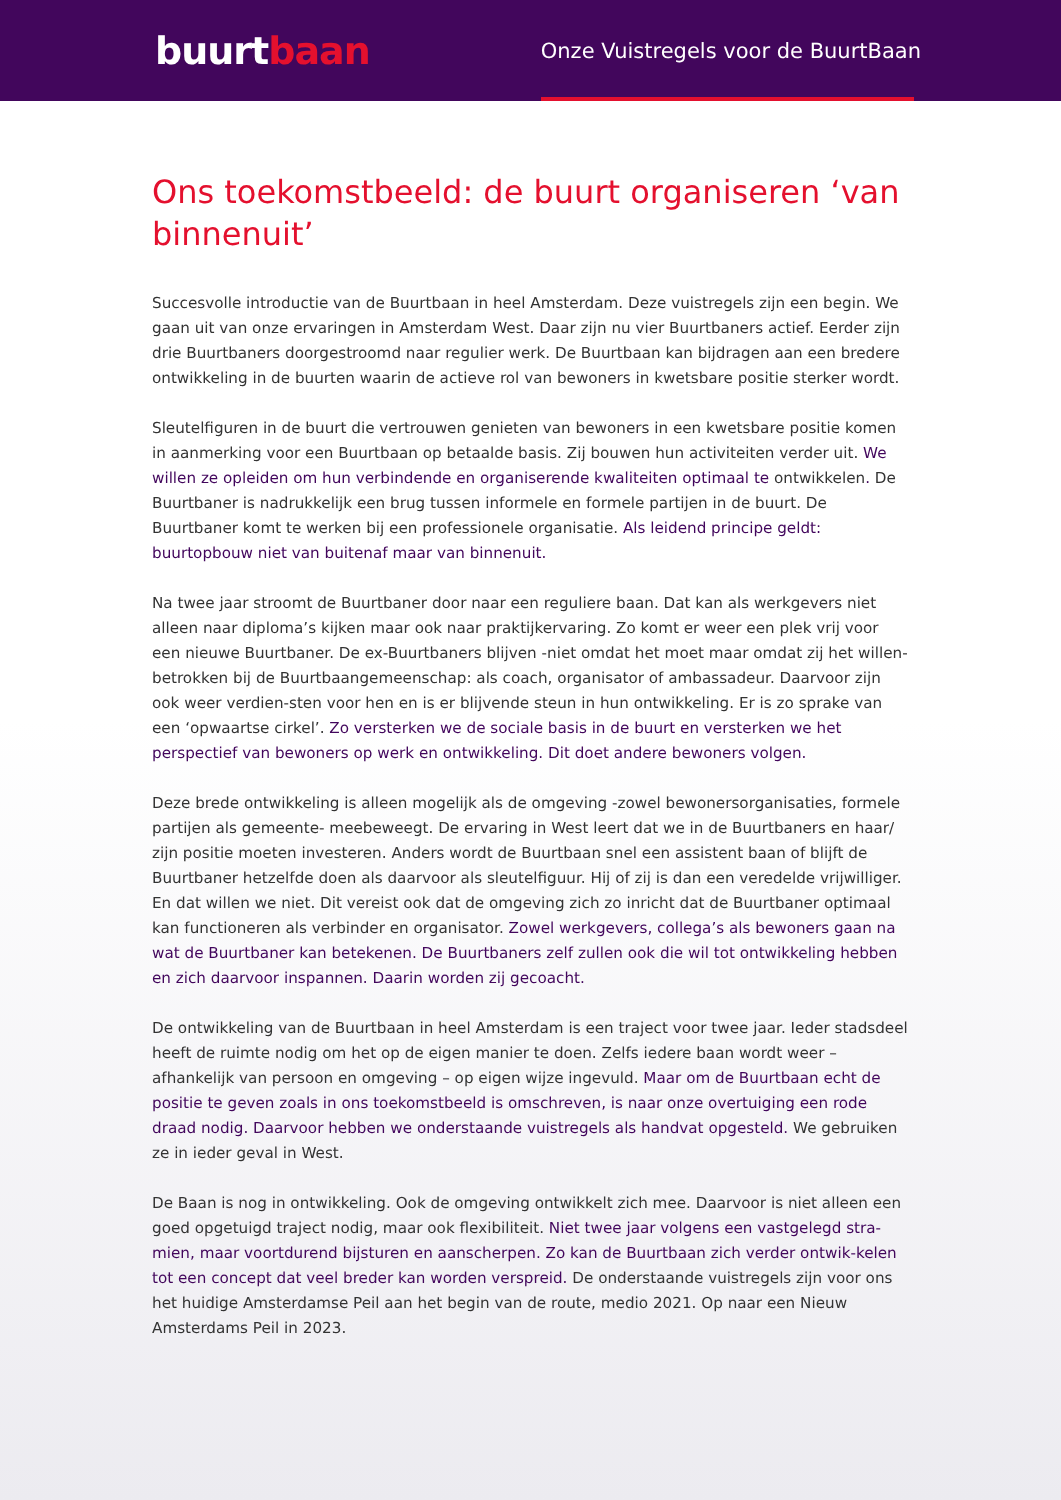buurtbaan
Onze Vuistregels voor de BuurtBaan
Ons toekomstbeeld: de buurt organiseren ‘van binnenuit’
Succesvolle introductie van de Buurtbaan in heel Amsterdam. Deze vuistregels zijn een begin. We gaan uit van onze ervaringen in Amsterdam West. Daar zijn nu vier Buurtbaners actief. Eerder zijn drie Buurtbaners doorgestroomd naar regulier werk. De Buurtbaan kan bijdragen aan een bredere ontwikkeling in de buurten waarin de actieve rol van bewoners in kwetsbare positie sterker wordt.
Sleutelfiguren in de buurt die vertrouwen genieten van bewoners in een kwetsbare positie komen in aanmerking voor een Buurtbaan op betaalde basis. Zij bouwen hun activiteiten verder uit. We willen ze opleiden om hun verbindende en organiserende kwaliteiten optimaal te ontwikkelen. De Buurtbaner is nadrukkelijk een brug tussen informele en formele partijen in de buurt. De Buurtbaner komt te werken bij een professionele organisatie. Als leidend principe geldt: buurtopbouw niet van buitenaf maar van binnenuit.
Na twee jaar stroomt de Buurtbaner door naar een reguliere baan. Dat kan als werkgevers niet alleen naar diploma’s kijken maar ook naar praktijkervaring. Zo komt er weer een plek vrij voor een nieuwe Buurtbaner. De ex-Buurtbaners blijven -niet omdat het moet maar omdat zij het willen- betrokken bij de Buurtbaangemeenschap: als coach, organisator of ambassadeur. Daarvoor zijn ook weer verdien-sten voor hen en is er blijvende steun in hun ontwikkeling. Er is zo sprake van een ‘opwaartse cirkel’. Zo versterken we de sociale basis in de buurt en versterken we het perspectief van bewoners op werk en ontwikkeling. Dit doet andere bewoners volgen.
Deze brede ontwikkeling is alleen mogelijk als de omgeving -zowel bewonersorganisaties, formele partijen als gemeente- meebeweegt. De ervaring in West leert dat we in de Buurtbaners en haar/ zijn positie moeten investeren. Anders wordt de Buurtbaan snel een assistent baan of blijft de Buurtbaner hetzelfde doen als daarvoor als sleutelfiguur. Hij of zij is dan een veredelde vrijwilliger. En dat willen we niet. Dit vereist ook dat de omgeving zich zo inricht dat de Buurtbaner optimaal kan functioneren als verbinder en organisator. Zowel werkgevers, collega’s als bewoners gaan na wat de Buurtbaner kan betekenen. De Buurtbaners zelf zullen ook die wil tot ontwikkeling hebben en zich daarvoor inspannen. Daarin worden zij gecoacht.
De ontwikkeling van de Buurtbaan in heel Amsterdam is een traject voor twee jaar. Ieder stadsdeel heeft de ruimte nodig om het op de eigen manier te doen. Zelfs iedere baan wordt weer – afhankelijk van persoon en omgeving – op eigen wijze ingevuld. Maar om de Buurtbaan echt de positie te geven zoals in ons toekomstbeeld is omschreven, is naar onze overtuiging een rode draad nodig. Daarvoor hebben we onderstaande vuistregels als handvat opgesteld. We gebruiken ze in ieder geval in West.
De Baan is nog in ontwikkeling. Ook de omgeving ontwikkelt zich mee. Daarvoor is niet alleen een goed opgetuigd traject nodig, maar ook flexibiliteit. Niet twee jaar volgens een vastgelegd stra-mien, maar voortdurend bijsturen en aanscherpen. Zo kan de Buurtbaan zich verder ontwik-kelen tot een concept dat veel breder kan worden verspreid. De onderstaande vuistregels zijn voor ons het huidige Amsterdamse Peil aan het begin van de route, medio 2021. Op naar een Nieuw Amsterdams Peil in 2023.